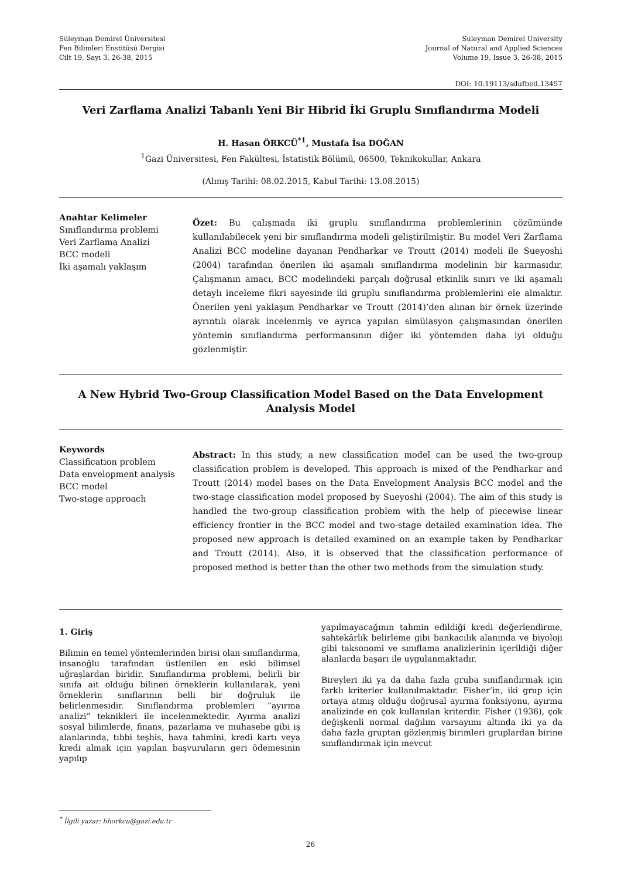Süleyman Demirel Üniversitesi
Fen Bilimleri Enstitüsü Dergisi
Cilt 19, Sayı 3, 26-38, 2015
Süleyman Demirel University
Journal of Natural and Applied Sciences
Volume 19, Issue 3, 26-38, 2015
DOI: 10.19113/sdufbed.13457
Veri Zarflama Analizi Tabanlı Yeni Bir Hibrid İki Gruplu Sınıflandırma Modeli
H. Hasan ÖRKCÜ<sup>*1</sup>, Mustafa İsa DOĞAN
<sup>1</sup> Gazi Üniversitesi, Fen Fakültesi, İstatistik Bölümü, 06500, Teknikokullar, Ankara
(Alınış Tarihi: 08.02.2015, Kabul Tarihi: 13.08.2015)
Anahtar Kelimeler
Sınıflandırma problemi
Veri Zarflama Analizi
BCC modeli
İki aşamalı yaklaşım
Özet: Bu çalışmada iki gruplu sınıflandırma problemlerinin çözümünde kullanılabilecek yeni bir sınıflandırma modeli geliştirilmiştir. Bu model Veri Zarflama Analizi BCC modeline dayanan Pendharkar ve Troutt (2014) modeli ile Sueyoshi (2004) tarafından önerilen iki aşamalı sınıflandırma modelinin bir karmasıdır. Çalışmanın amacı, BCC modelindeki parçalı doğrusal etkinlik sınırı ve iki aşamalı detaylı inceleme fikri sayesinde iki gruplu sınıflandırma problemlerini ele almaktır. Önerilen yeni yaklaşım Pendharkar ve Troutt (2014)’den alınan bir örnek üzerinde ayrıntılı olarak incelenmiş ve ayrıca yapılan simülasyon çalışmasından önerilen yöntemin sınıflandırma performansının diğer iki yöntemden daha iyi olduğu gözlenmiştir.
A New Hybrid Two-Group Classification Model Based on the Data Envelopment Analysis Model
Keywords
Classification problem
Data envelopment analysis
BCC model
Two-stage approach
Abstract: In this study, a new classification model can be used the two-group classification problem is developed. This approach is mixed of the Pendharkar and Troutt (2014) model bases on the Data Envelopment Analysis BCC model and the two-stage classification model proposed by Sueyoshi (2004). The aim of this study is handled the two-group classification problem with the help of piecewise linear efficiency frontier in the BCC model and two-stage detailed examination idea. The proposed new approach is detailed examined on an example taken by Pendharkar and Troutt (2014). Also, it is observed that the classification performance of proposed method is better than the other two methods from the simulation study.
1. Giriş
Bilimin en temel yöntemlerinden birisi olan sınıflandırma, insanoğlu tarafından üstlenilen en eski bilimsel uğraşlardan biridir. Sınıflandırma problemi, belirli bir sınıfa ait olduğu bilinen örneklerin kullanılarak, yeni örneklerin sınıflarının belli bir doğruluk ile belirlenmesidir. Sınıflandırma problemleri “ayırma analizi” teknikleri ile incelenmektedir. Ayırma analizi sosyal bilimlerde, finans, pazarlama ve muhasebe gibi iş alanlarında, tıbbi teşhis, hava tahmini, kredi kartı veya kredi almak için yapılan başvuruların geri ödemesinin yapılıp
yapılmayacağının tahmin edildiği kredi değerlendirme, sahtekârlık belirleme gibi bankacılık alanında ve biyoloji gibi taksonomi ve sınıflama analizlerinin içerildiği diğer alanlarda başarı ile uygulanmaktadır.
Bireyleri iki ya da daha fazla gruba sınıflandırmak için farklı kriterler kullanılmaktadır. Fisher’in, iki grup için ortaya atmış olduğu doğrusal ayırma fonksiyonu, ayırma analizinde en çok kullanılan kriterdir. Fisher (1936), çok değişkenli normal dağılım varsayımı altında iki ya da daha fazla gruptan gözlenmiş birimleri gruplardan birine sınıflandırmak için mevcut
<sup>*</sup> İlgili yazar: hhorkcu@gazi.edu.tr
26